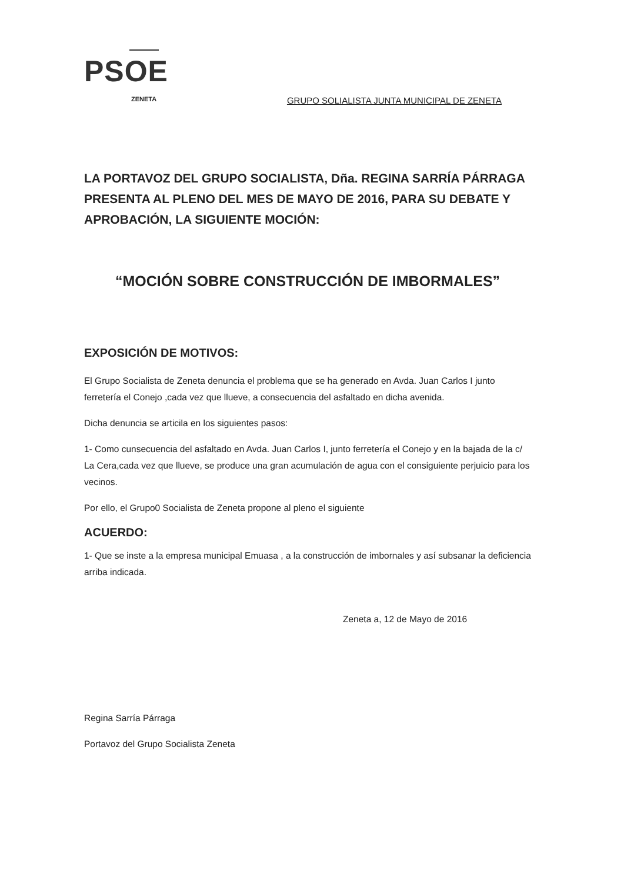PSOE
ZENETA GRUPO SOLIALISTA JUNTA MUNICIPAL DE ZENETA
LA PORTAVOZ DEL GRUPO SOCIALISTA, Dña. REGINA SARRÍA PÁRRAGA PRESENTA AL PLENO DEL MES DE MAYO DE 2016, PARA SU DEBATE Y APROBACIÓN, LA SIGUIENTE MOCIÓN:
“MOCIÓN SOBRE CONSTRUCCIÓN DE IMBORMALES”
EXPOSICIÓN DE MOTIVOS:
El Grupo Socialista de Zeneta denuncia el problema que se ha generado en Avda. Juan Carlos I junto ferretería el Conejo ,cada vez que llueve, a consecuencia del asfaltado en dicha avenida.
Dicha denuncia se articila en los siguientes pasos:
1- Como cunsecuencia del asfaltado en Avda. Juan Carlos I, junto ferretería el Conejo y en la bajada de la c/ La Cera,cada vez que llueve, se produce una gran acumulación de agua con el consiguiente perjuicio para los vecinos.
Por ello, el Grupo0 Socialista de Zeneta propone al pleno el siguiente
ACUERDO:
1- Que se inste a la empresa municipal Emuasa , a la construcción de imbornales y así subsanar la deficiencia arriba indicada.
Zeneta a, 12 de Mayo de 2016
Regina Sarría Párraga
Portavoz del Grupo Socialista Zeneta